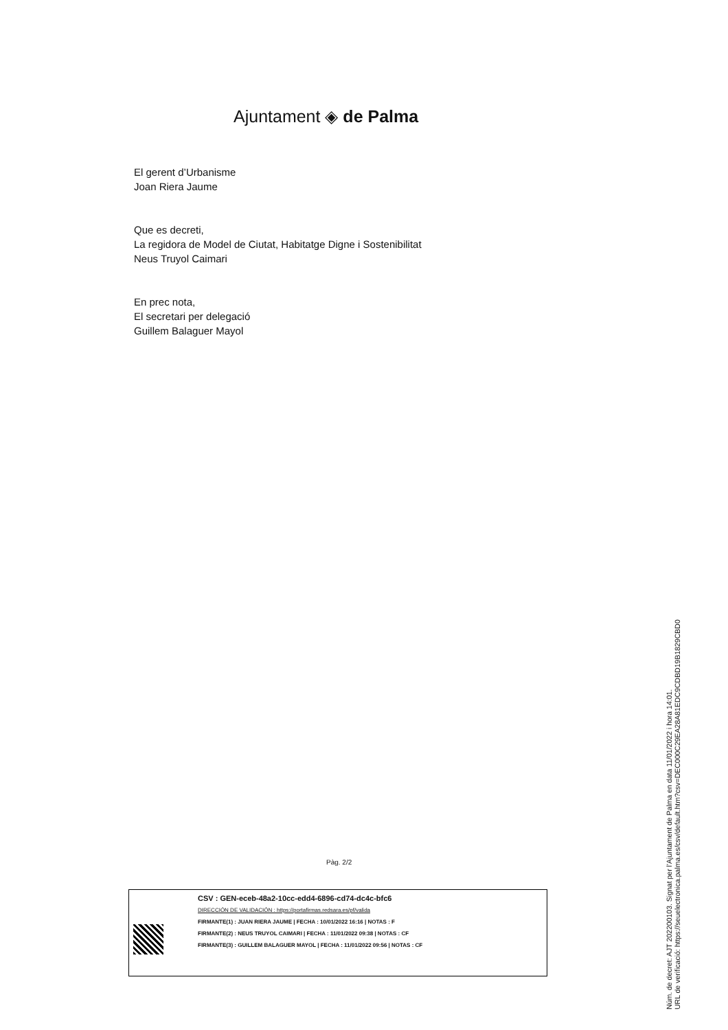Ajuntament ◈ de Palma
El gerent d’Urbanisme
Joan Riera Jaume
Que es decreti,
La regidora de Model de Ciutat, Habitatge Digne i Sostenibilitat
Neus Truyol Caimari
En prec nota,
El secretari per delegació
Guillem Balaguer Mayol
Pàg. 2/2
CSV : GEN-eceb-48a2-10cc-edd4-6896-cd74-dc4c-bfc6
DIRECCIÓN DE VALIDACIÓN : https://portafirmas.redsara.es/pf/valida
FIRMANTE(1) : JUAN RIERA JAUME | FECHA : 10/01/2022 16:16 | NOTAS : F
FIRMANTE(2) : NEUS TRUYOL CAIMARI | FECHA : 11/01/2022 09:38 | NOTAS : CF
FIRMANTE(3) : GUILLEM BALAGUER MAYOL | FECHA : 11/01/2022 09:56 | NOTAS : CF
Núm. de decret: AJT 202200103. Signat per l'Ajuntament de Palma en data 11/01/2022 i hora 14:01.
URL de verificació: https://seuelectronica.palma.es/csv/default.htm?csv=DEC000C29EA28A81EDC9CDBD19B1829CBD0